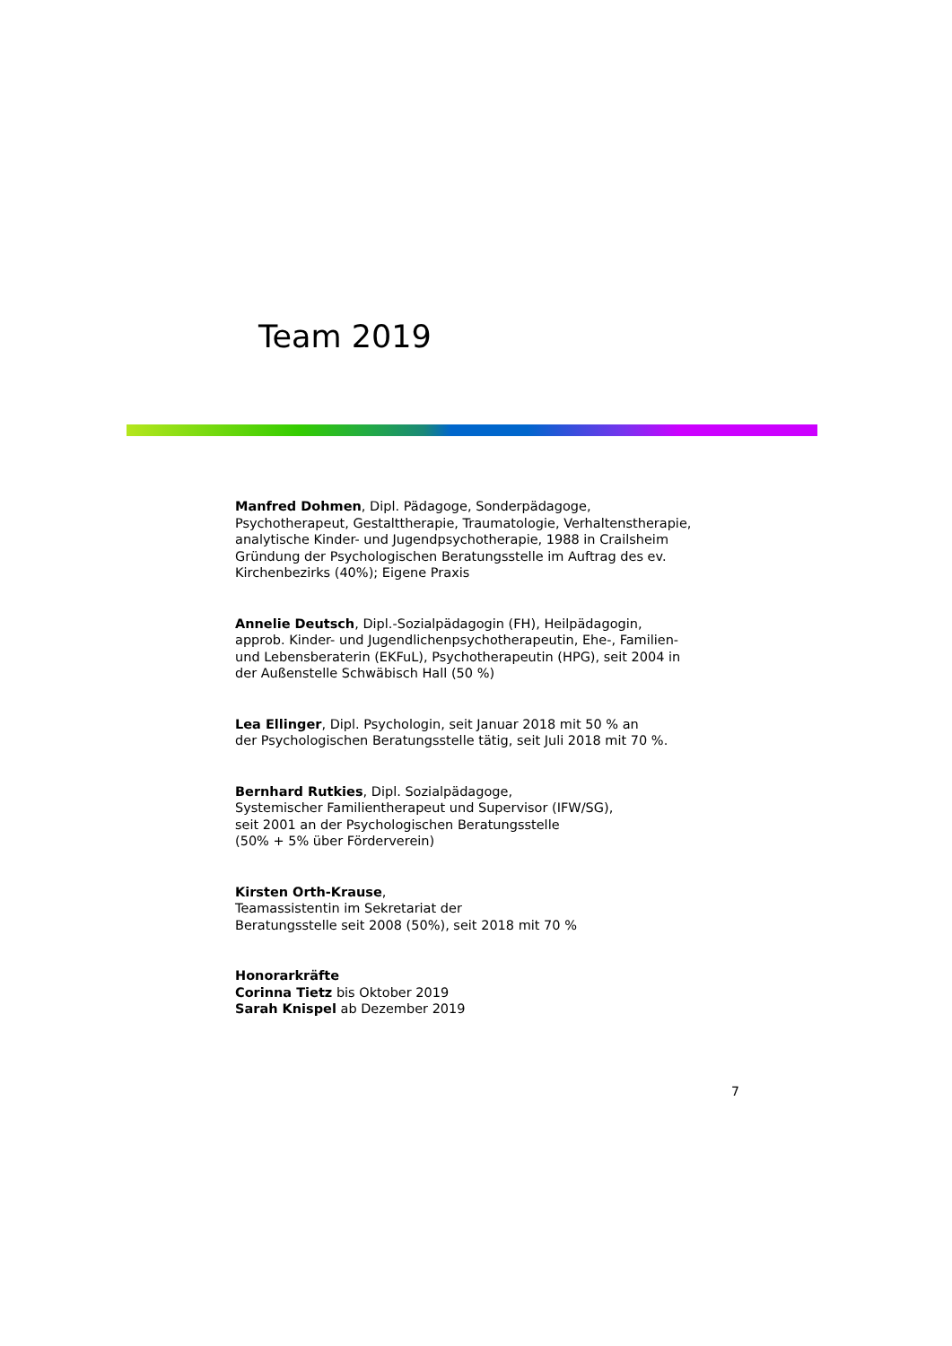Team 2019
Manfred Dohmen, Dipl. Pädagoge, Sonderpädagoge,
Psychotherapeut, Gestalttherapie, Traumatologie, Verhaltenstherapie,
analytische Kinder- und Jugendpsychotherapie, 1988 in Crailsheim
Gründung der Psychologischen Beratungsstelle im Auftrag des ev.
Kirchenbezirks (40%); Eigene Praxis
Annelie Deutsch, Dipl.-Sozialpädagogin (FH), Heilpädagogin,
approb. Kinder- und Jugendlichenpsychotherapeutin, Ehe-, Familien-
und Lebensberaterin (EKFuL), Psychotherapeutin (HPG), seit 2004 in
der Außenstelle Schwäbisch Hall (50 %)
Lea Ellinger, Dipl. Psychologin, seit Januar 2018 mit 50 % an
der Psychologischen Beratungsstelle tätig, seit Juli 2018 mit 70 %.
Bernhard Rutkies, Dipl. Sozialpädagoge,
Systemischer Familientherapeut und Supervisor (IFW/SG),
seit 2001 an der Psychologischen Beratungsstelle
(50% + 5% über Förderverein)
Kirsten Orth-Krause,
Teamassistentin im Sekretariat der
Beratungsstelle seit 2008 (50%), seit 2018 mit 70 %
Honorarkräfte
Corinna Tietz bis Oktober 2019
Sarah Knispel ab Dezember 2019
7